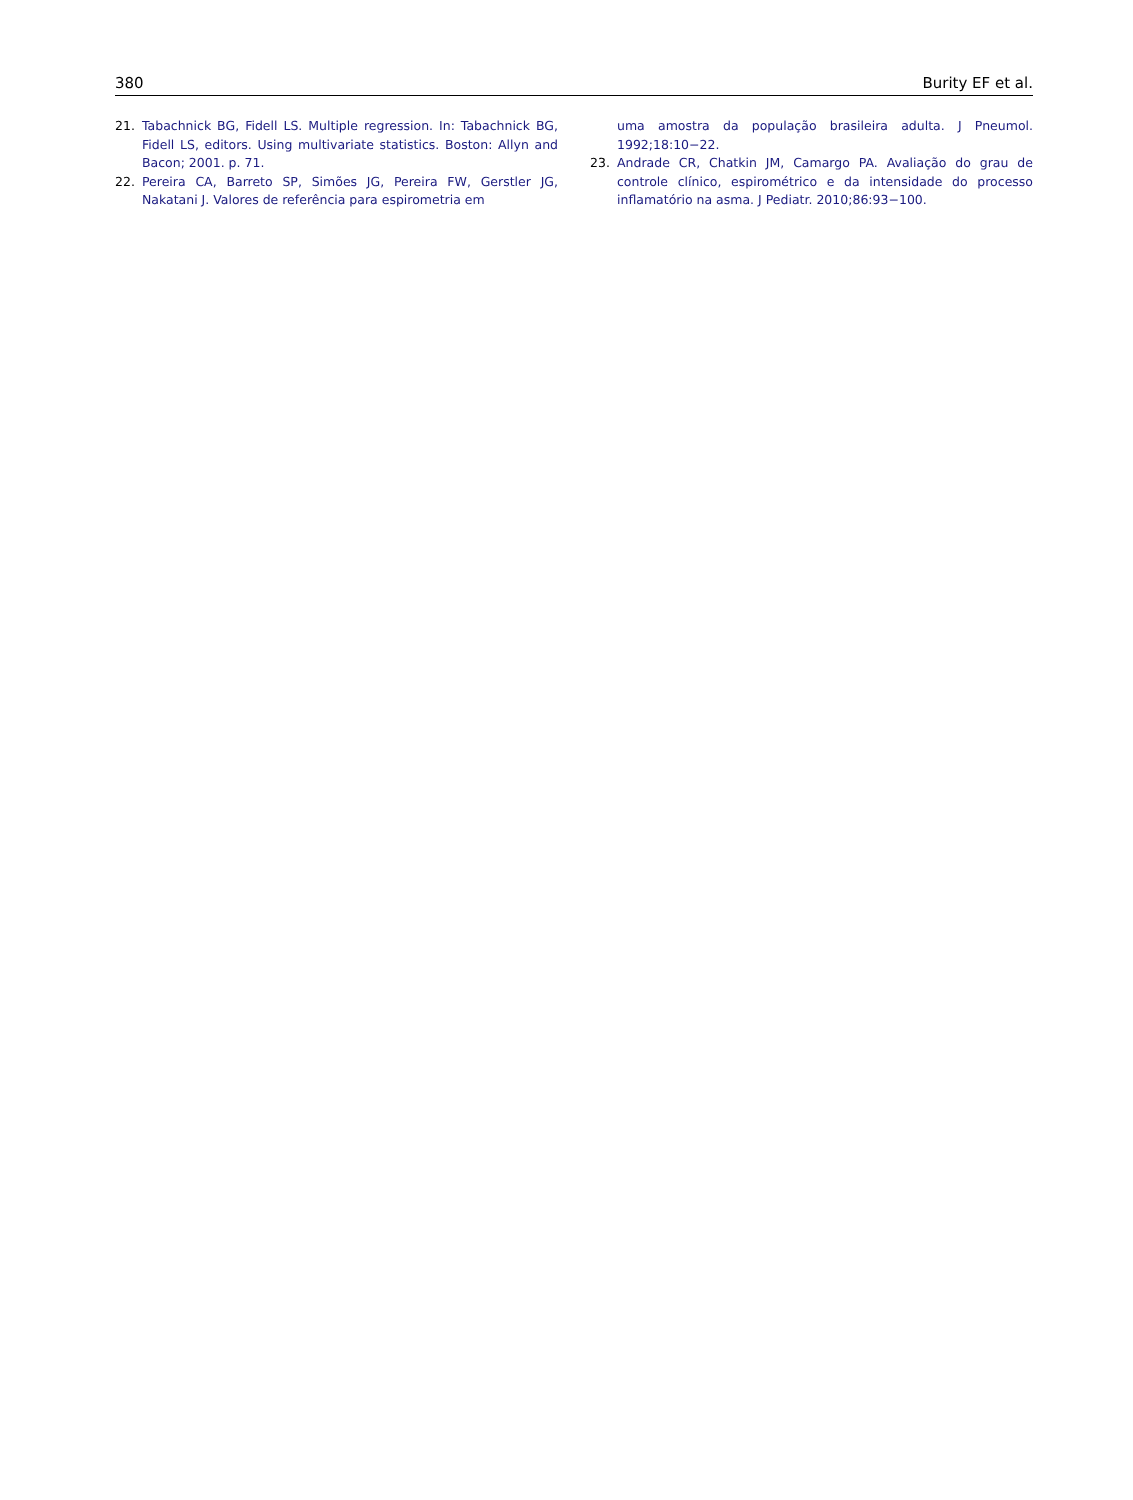380 Burity EF et al.
21. Tabachnick BG, Fidell LS. Multiple regression. In: Tabachnick BG, Fidell LS, editors. Using multivariate statistics. Boston: Allyn and Bacon; 2001. p. 71.
22. Pereira CA, Barreto SP, Simões JG, Pereira FW, Gerstler JG, Nakatani J. Valores de referência para espirometria em
uma amostra da população brasileira adulta. J Pneumol. 1992;18:10−22.
23. Andrade CR, Chatkin JM, Camargo PA. Avaliação do grau de controle clínico, espirométrico e da intensidade do processo inflamatório na asma. J Pediatr. 2010;86:93−100.